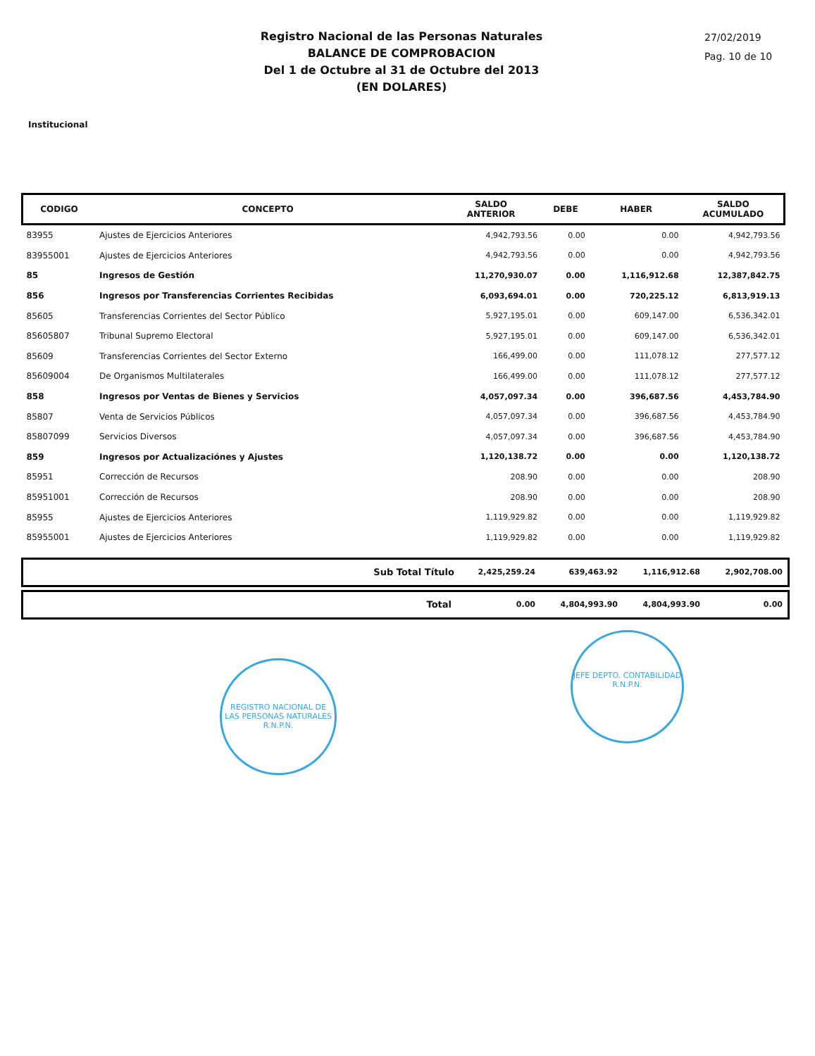Registro Nacional de las Personas Naturales
BALANCE DE COMPROBACION
Del 1 de Octubre al 31 de Octubre del 2013
(EN DOLARES)
27/02/2019
Pag. 10 de 10
Institucional
| CODIGO | CONCEPTO | SALDO ANTERIOR | DEBE | HABER | SALDO ACUMULADO |
| --- | --- | --- | --- | --- | --- |
| 83955 | Ajustes de Ejercicios Anteriores | 4,942,793.56 | 0.00 | 0.00 | 4,942,793.56 |
| 83955001 | Ajustes de Ejercicios Anteriores | 4,942,793.56 | 0.00 | 0.00 | 4,942,793.56 |
| 85 | Ingresos de Gestión | 11,270,930.07 | 0.00 | 1,116,912.68 | 12,387,842.75 |
| 856 | Ingresos por Transferencias Corrientes Recibidas | 6,093,694.01 | 0.00 | 720,225.12 | 6,813,919.13 |
| 85605 | Transferencias Corrientes del Sector Público | 5,927,195.01 | 0.00 | 609,147.00 | 6,536,342.01 |
| 85605807 | Tribunal Supremo Electoral | 5,927,195.01 | 0.00 | 609,147.00 | 6,536,342.01 |
| 85609 | Transferencias Corrientes del Sector Externo | 166,499.00 | 0.00 | 111,078.12 | 277,577.12 |
| 85609004 | De Organismos Multilaterales | 166,499.00 | 0.00 | 111,078.12 | 277,577.12 |
| 858 | Ingresos por Ventas de Bienes y Servicios | 4,057,097.34 | 0.00 | 396,687.56 | 4,453,784.90 |
| 85807 | Venta de Servicios Públicos | 4,057,097.34 | 0.00 | 396,687.56 | 4,453,784.90 |
| 85807099 | Servicios Diversos | 4,057,097.34 | 0.00 | 396,687.56 | 4,453,784.90 |
| 859 | Ingresos por Actualizaciónes y Ajustes | 1,120,138.72 | 0.00 | 0.00 | 1,120,138.72 |
| 85951 | Corrección de Recursos | 208.90 | 0.00 | 0.00 | 208.90 |
| 85951001 | Corrección de Recursos | 208.90 | 0.00 | 0.00 | 208.90 |
| 85955 | Ajustes de Ejercicios Anteriores | 1,119,929.82 | 0.00 | 0.00 | 1,119,929.82 |
| 85955001 | Ajustes de Ejercicios Anteriores | 1,119,929.82 | 0.00 | 0.00 | 1,119,929.82 |
Sub Total Título 2,425,259.24 639,463.92 1,116,912.68 2,902,708.00
Total 0.00 4,804,993.90 4,804,993.90 0.00
REGISTRO NACIONAL DE LAS PERSONAS NATURALES
R.N.P.N.
JEFE DEPTO. CONTABILIDAD
R.N.P.N.